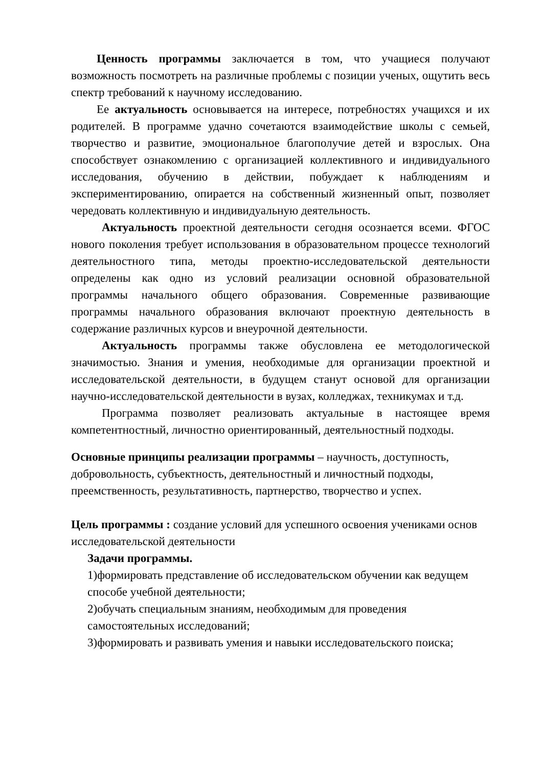Ценность программы заключается в том, что учащиеся получают возможность посмотреть на различные проблемы с позиции ученых, ощутить весь спектр требований к научному исследованию.
Ее актуальность основывается на интересе, потребностях учащихся и их родителей. В программе удачно сочетаются взаимодействие школы с семьей, творчество и развитие, эмоциональное благополучие детей и взрослых. Она способствует ознакомлению с организацией коллективного и индивидуального исследования, обучению в действии, побуждает к наблюдениям и экспериментированию, опирается на собственный жизненный опыт, позволяет чередовать коллективную и индивидуальную деятельность.
Актуальность проектной деятельности сегодня осознается всеми. ФГОС нового поколения требует использования в образовательном процессе технологий деятельностного типа, методы проектно-исследовательской деятельности определены как одно из условий реализации основной образовательной программы начального общего образования. Современные развивающие программы начального образования включают проектную деятельность в содержание различных курсов и внеурочной деятельности.
Актуальность программы также обусловлена ее методологической значимостью. Знания и умения, необходимые для организации проектной и исследовательской деятельности, в будущем станут основой для организации научно-исследовательской деятельности в вузах, колледжах, техникумах и т.д.
Программа позволяет реализовать актуальные в настоящее время компетентностный, личностно ориентированный, деятельностный подходы.
Основные принципы реализации программы – научность, доступность, добровольность, субъектность, деятельностный и личностный подходы, преемственность, результативность, партнерство, творчество и успех.
Цель программы : создание условий для успешного освоения учениками основ исследовательской деятельности
Задачи программы.
1)формировать представление об исследовательском обучении как ведущем способе учебной деятельности;
2)обучать специальным знаниям, необходимым для проведения самостоятельных исследований;
3)формировать и развивать умения и навыки исследовательского поиска;